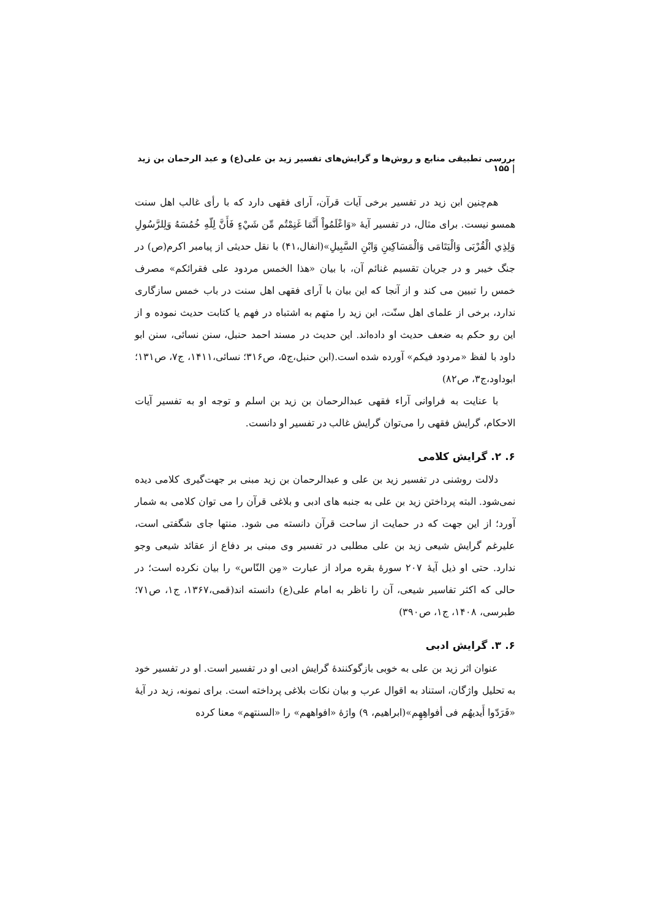بررسی تطبیقی منابع و روش‌ها و گرایش‌های تفسیر زید بن علی(ع) و عبد الرحمان بن زید | ۱۵۵
هم‌چنین ابن زید در تفسیر برخی آیات قرآن، آرای فقهی دارد که با رأی غالب اهل سنت همسو نیست. برای مثال، در تفسیر آیهٔ «وَاعْلَمُواْ أَنَّمَا غَنِمْتُم مِّن شَيْءٍ فَأَنَّ لِلّهِ خُمُسَهُ وَلِلرَّسُولِ وَلِذِي الْقُرْبَى وَالْيَتَامَى وَالْمَسَاكِينِ وَابْنِ السَّبِيلِ»(انفال،۴۱) با نقل حدیثی از پیامبر اکرم(ص) در جنگ خیبر و در جریان تقسیم غنائم آن، با بیان «هذا الخمس مردود علی فقرائکم» مصرف خمس را تبیین می کند و از آنجا که این بیان با آرای فقهی اهل سنت در باب خمس سازگاری ندارد، برخی از علمای اهل سنّت، ابن زید را متهم به اشتباه در فهم یا کتابت حدیث نموده و از این رو حکم به ضعف حدیث او داده‌اند. این حدیث در مسند احمد حنبل، سنن نسائی، سنن ابو داود با لفظ «مردود فیکم» آورده شده است.(ابن حنبل،ج۵، ص۳۱۶؛ نسائی،۱۴۱۱، ج۷، ص۱۳۱؛ ابوداود،ج۳، ص۸۲)
با عنایت به فراوانی آراء فقهی عبدالرحمان بن زید بن اسلم و توجه او به تفسیر آیات الاحکام، گرایش فقهی را می‌توان گرایش غالب در تفسیر او دانست.
۶. ۲. گرایش کلامی
دلالت روشنی در تفسیر زید بن علی و عبدالرحمان بن زید مبنی بر جهت‌گیری کلامی دیده نمی‌شود. البته پرداختن زید بن علی به جنبه های ادبی و بلاغی قرآن را می توان کلامی به شمار آورد؛ از این جهت که در حمایت از ساحت قرآن دانسته می شود. منتها جای شگفتی است، علیرغم گرایش شیعی زید بن علی مطلبی در تفسیر وی مبنی بر دفاع از عقائد شیعی وجو ندارد. حتی او ذیل آیهٔ ۲۰۷ سورهٔ بقره مراد از عبارت «مِن النّاس» را بیان نکرده است؛ در حالی که اکثر تفاسیر شیعی، آن را ناظر به امام علی(ع) دانسته اند(قمی،۱۳۶۷، ج۱، ص۷۱؛ طبرسی، ۱۴۰۸، ج۱، ص۳۹۰)
۶. ۳. گرایش ادبی
عنوان اثر زید بن علی به خوبی بازگوکنندهٔ گرایش ادبی او در تفسیر است. او در تفسیر خود به تحلیل واژگان، استناد به اقوال عرب و بیان نکات بلاغی پرداخته است. برای نمونه، زید در آیهٔ «فَرَدّوا أَيديهُم فی أفواهِهِم»(ابراهیم، ۹) واژهٔ «افواههم» را «السنتهم» معنا کرده